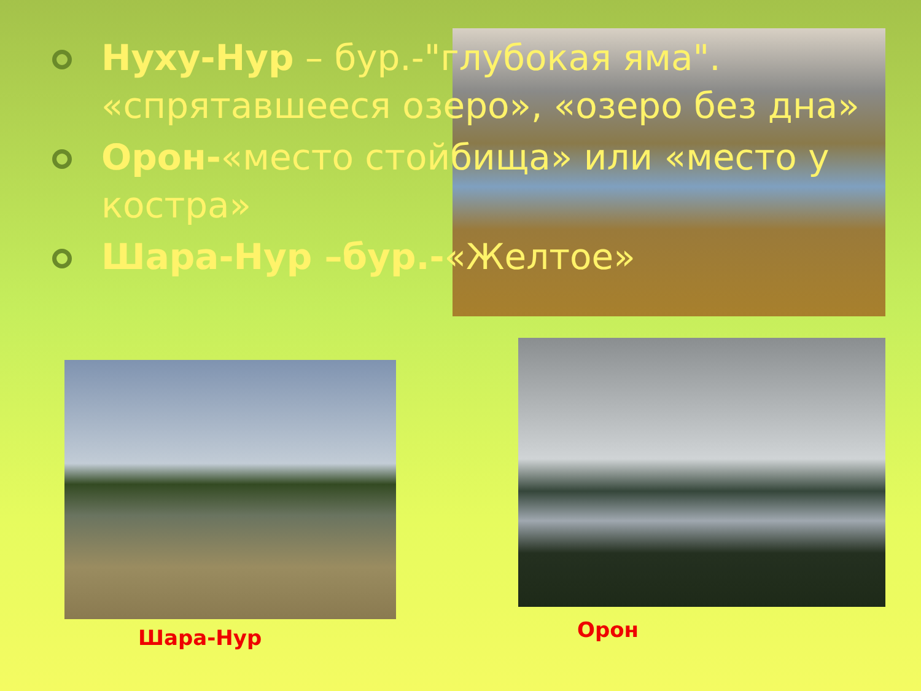Нуху-Нур – бур.-"глубокая яма". «спрятавшееся озеро», «озеро без дна»
Орон-«место стойбища» или «место у костра»
Шара-Нур –бур.-«Желтое»
Шара-Нур Орон